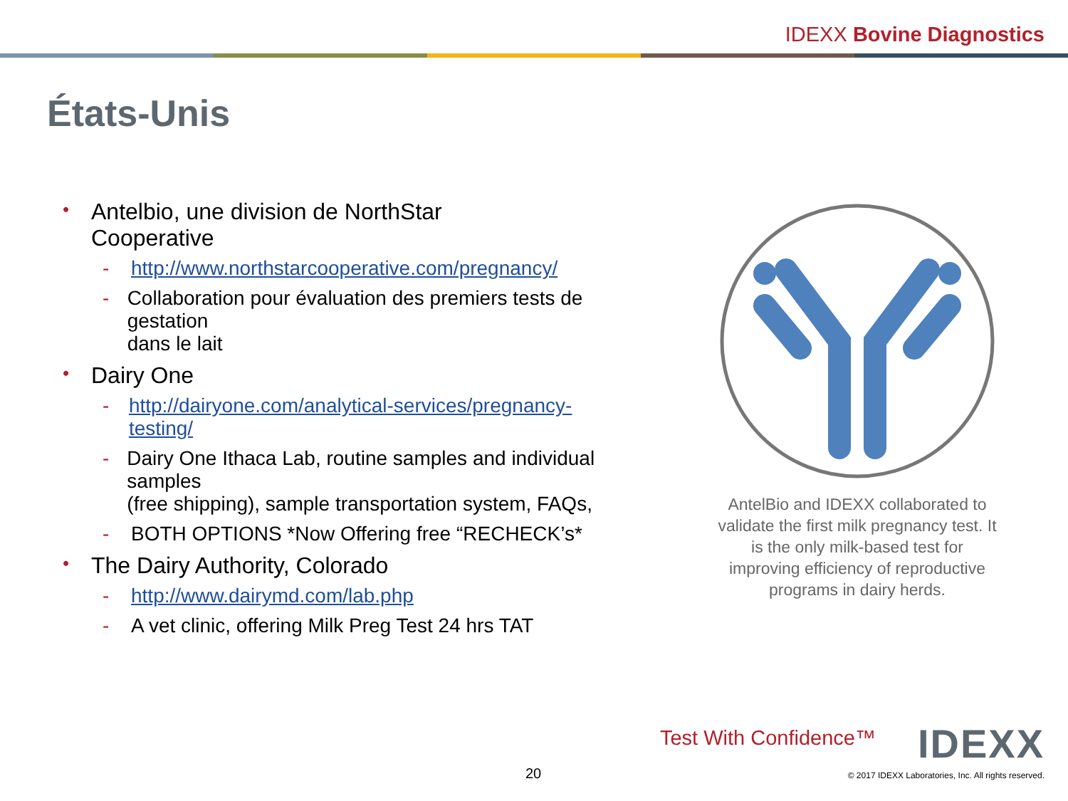IDEXX Bovine Diagnostics
États-Unis
• Antelbio, une division de NorthStar
Cooperative
- http://www.northstarcooperative.com/pregnancy/
- Collaboration pour évaluation des premiers tests de gestation
dans le lait
• Dairy One
- http://dairyone.com/analytical-services/pregnancy-testing/
- Dairy One Ithaca Lab, routine samples and individual samples
(free shipping), sample transportation system, FAQs,
- BOTH OPTIONS *Now Offering free “RECHECK’s*
• The Dairy Authority, Colorado
- http://www.dairymd.com/lab.php
- A vet clinic, offering Milk Preg Test 24 hrs TAT
AntelBio and IDEXX collaborated to validate the first milk pregnancy test. It is the only milk-based test for improving efficiency of reproductive programs in dairy herds.
Test With Confidence™ IDEXX
20
© 2017 IDEXX Laboratories, Inc. All rights reserved.